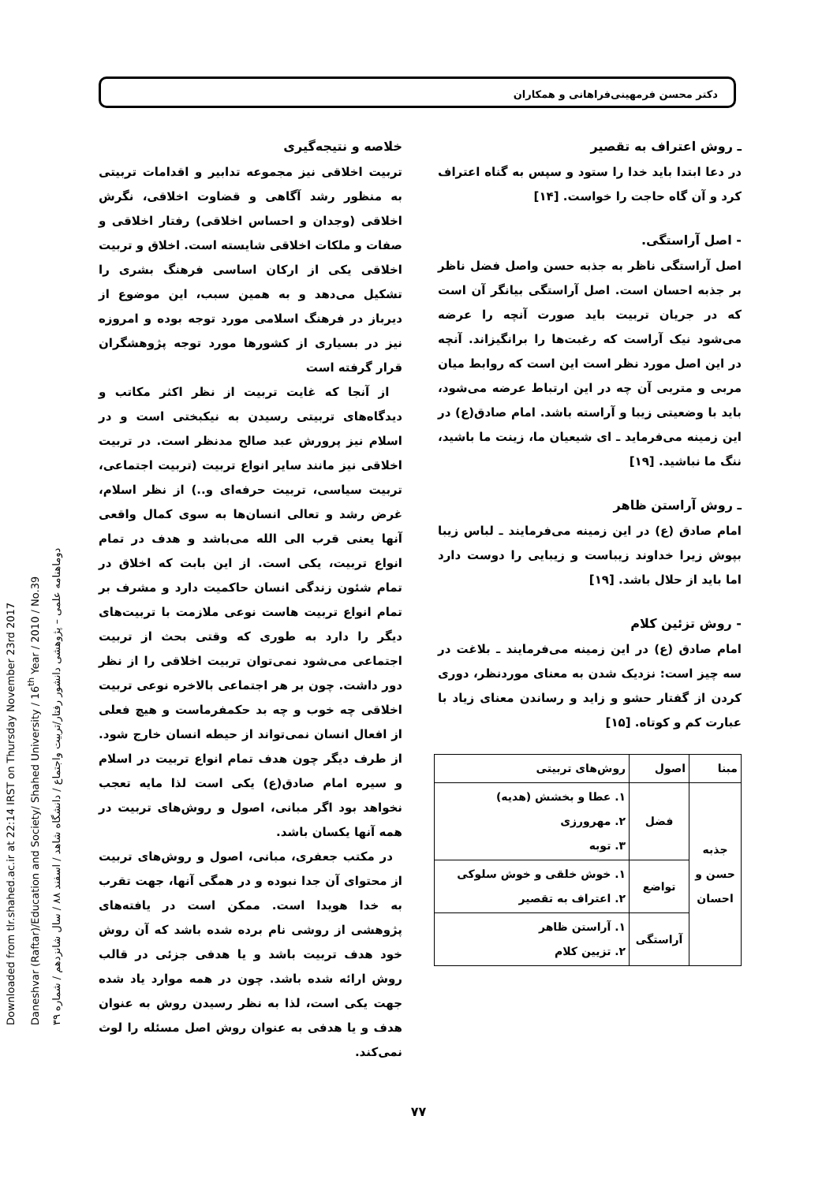Downloaded from tlr.shahed.ac.ir at 22:14 IRST on Thursday November 23rd 2017
Daneshvar (Raftar)/Education and Society/ Shahed University / 16<sup>th</sup> Year / 2010 / No.39
دوماهنامه علمی – پژوهشی دانشور رفتار/تربیت واجتماع / دانشگاه شاهد / اسفند ۸۸ / سال شانزدهم / شماره ۳۹
دکتر محسن فرمهینی‌فراهانی و همکاران
ـ روش اعتراف به تقصیر
در دعا ابتدا باید خدا را ستود و سپس به گناه اعتراف کرد و آن گاه حاجت را خواست. [۱۴]
- اصل آراستگی.
اصل آراستگی ناظر به جذبه حسن واصل فضل ناظر بر جذبه احسان است. اصل آراستگی بیانگر آن است که در جریان تربیت باید صورت آنچه را عرضه می‌شود نیک آراست که رغبت‌ها را برانگیزاند. آنچه در این اصل مورد نظر است این است که روابط میان مربی و متربی آن چه در این ارتباط عرضه می‌شود، باید با وضعیتی زیبا و آراسته باشد. امام صادق(ع) در این زمینه می‌فرماید ـ ای شیعیان ما، زینت ما باشید، ننگ ما نباشید. [۱۹]
ـ روش آراستن ظاهر
امام صادق (ع) در این زمینه می‌فرمایند ـ لباس زیبا بپوش زیرا خداوند زیباست و زیبایی را دوست دارد اما باید از حلال باشد. [۱۹]
- روش تزئین کلام
امام صادق (ع) در این زمینه می‌فرمایند ـ بلاغت در سه چیز است: نزدیک شدن به معنای موردنظر، دوری کردن از گفتار حشو و زاید و رساندن معنای زیاد با عبارت کم و کوتاه. [۱۵]
| مبنا | اصول | روش‌های تربیتی |
| --- | --- | --- |
| جذبه حسن و احسان | فضل | ۱. عطا و بخشش (هدیه) ۲. مهرورزی ۳. توبه |
| | تواضع | ۱. خوش خلقی و خوش سلوکی ۲. اعتراف به تقصیر |
| | آراستگی | ۱. آراستن ظاهر ۲. تزیین کلام |
خلاصه و نتیجه‌گیری
تربیت اخلاقی نیز مجموعه تدابیر و اقدامات تربیتی به منظور رشد آگاهی و قضاوت اخلاقی، نگرش اخلاقی (وجدان و احساس اخلاقی) رفتار اخلاقی و صفات و ملکات اخلاقی شایسته است. اخلاق و تربیت اخلاقی یکی از ارکان اساسی فرهنگ بشری را تشکیل می‌دهد و به همین سبب، این موضوع از دیرباز در فرهنگ اسلامی مورد توجه بوده و امروزه نیز در بسیاری از کشورها مورد توجه پژوهشگران قرار گرفته است
از آنجا که غایت تربیت از نظر اکثر مکاتب و دیدگاه‌های تربیتی رسیدن به نیکبختی است و در اسلام نیز پرورش عبد صالح مدنظر است. در تربیت اخلاقی نیز مانند سایر انواع تربیت (تربیت اجتماعی، تربیت سیاسی، تربیت حرفه‌ای و..) از نظر اسلام، غرض رشد و تعالی انسان‌ها به سوی کمال واقعی آنها یعنی قرب الی الله می‌باشد و هدف در تمام انواع تربیت، یکی است. از این بابت که اخلاق در تمام شئون زندگی انسان حاکمیت دارد و مشرف بر تمام انواع تربیت هاست نوعی ملازمت با تربیت‌های دیگر را دارد به طوری که وقتی بحث از تربیت اجتماعی می‌شود نمی‌توان تربیت اخلاقی را از نظر دور داشت. چون بر هر اجتماعی بالاخره نوعی تربیت اخلاقی چه خوب و چه بد حکمفرماست و هیچ فعلی از افعال انسان نمی‌تواند از حیطه انسان خارج شود. از طرف دیگر چون هدف تمام انواع تربیت در اسلام و سیره امام صادق(ع) یکی است لذا مایه تعجب نخواهد بود اگر مبانی، اصول و روش‌های تربیت در همه آنها یکسان باشد.
در مکتب جعفری، مبانی، اصول و روش‌های تربیت از محتوای آن جدا نبوده و در همگی آنها، جهت تقرب به خدا هویدا است. ممکن است در یافته‌های پژوهشی از روشی نام برده شده باشد که آن روش خود هدف تربیت باشد و یا هدفی جزئی در قالب روش ارائه شده باشد. چون در همه موارد یاد شده جهت یکی است، لذا به نظر رسیدن روش به عنوان هدف و یا هدفی به عنوان روش اصل مسئله را لوث نمی‌کند.
۷۷